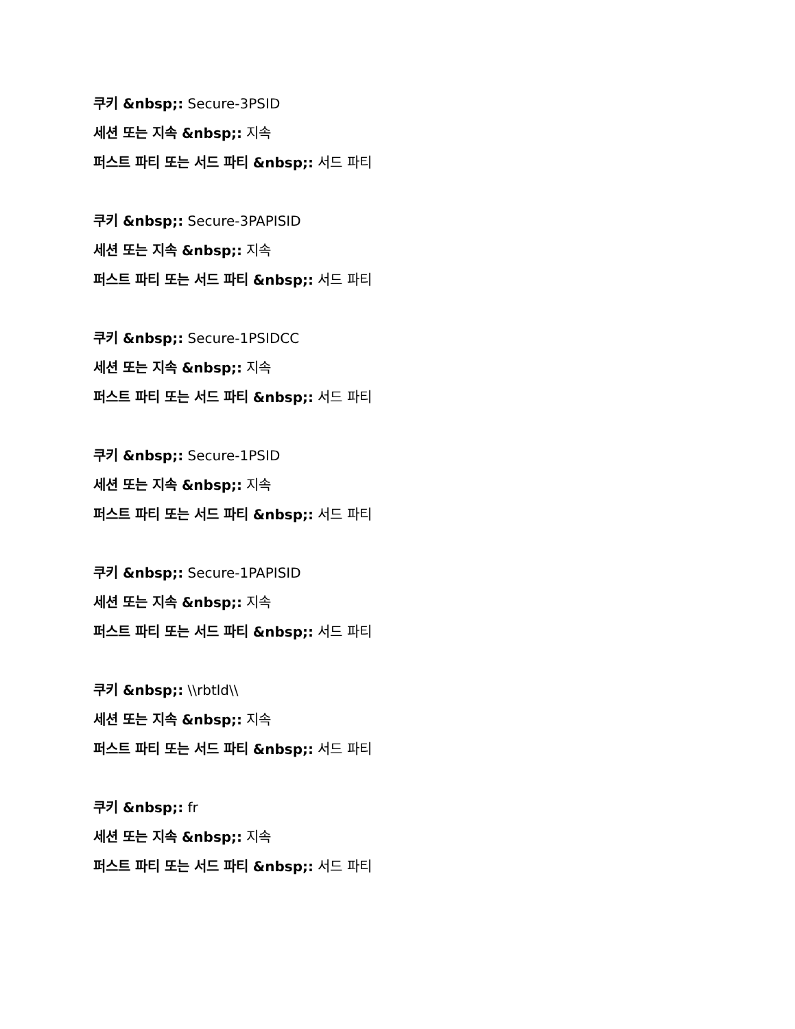쿠키 &nbsp;: Secure-3PSID
세션 또는 지속 &nbsp;: 지속
퍼스트 파티 또는 서드 파티 &nbsp;: 서드 파티
쿠키 &nbsp;: Secure-3PAPISID
세션 또는 지속 &nbsp;: 지속
퍼스트 파티 또는 서드 파티 &nbsp;: 서드 파티
쿠키 &nbsp;: Secure-1PSIDCC
세션 또는 지속 &nbsp;: 지속
퍼스트 파티 또는 서드 파티 &nbsp;: 서드 파티
쿠키 &nbsp;: Secure-1PSID
세션 또는 지속 &nbsp;: 지속
퍼스트 파티 또는 서드 파티 &nbsp;: 서드 파티
쿠키 &nbsp;: Secure-1PAPISID
세션 또는 지속 &nbsp;: 지속
퍼스트 파티 또는 서드 파티 &nbsp;: 서드 파티
쿠키 &nbsp;: \\rbtld\\
세션 또는 지속 &nbsp;: 지속
퍼스트 파티 또는 서드 파티 &nbsp;: 서드 파티
쿠키 &nbsp;: fr
세션 또는 지속 &nbsp;: 지속
퍼스트 파티 또는 서드 파티 &nbsp;: 서드 파티